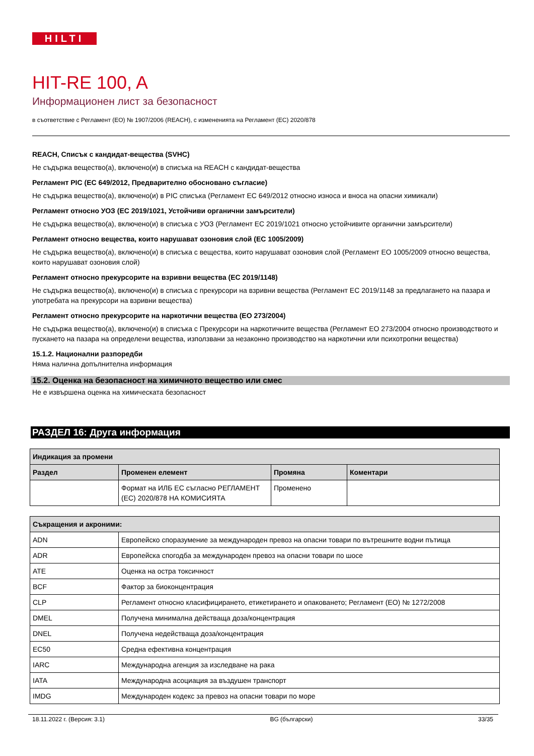HILTI
HIT-RE 100, A
Информационен лист за безопасност
в съответствие с Регламент (ЕО) № 1907/2006 (REACH), с измененията на Регламент (ЕС) 2020/878
REACH, Списък с кандидат-вещества (SVHC)
Не съдържа вещество(а), включено(и) в списъка на REACH с кандидат-вещества
Регламент PIC (ЕС 649/2012, Предварително обосновано съгласие)
Не съдържа вещество(а), включено(и) в PIC списъка (Регламент ЕС 649/2012 относно износа и вноса на опасни химикали)
Регламент относно УОЗ (ЕС 2019/1021, Устойчиви органични замърсители)
Не съдържа вещество(а), включено(и) в списъка с УОЗ (Регламент ЕС 2019/1021 относно устойчивите органични замърсители)
Регламент относно вещества, които нарушават озоновия слой (ЕС 1005/2009)
Не съдържа вещество(а), включено(и) в списъка с вещества, които нарушават озоновия слой (Регламент ЕО 1005/2009 относно вещества, които нарушават озоновия слой)
Регламент относно прекурсорите на взривни вещества (ЕС 2019/1148)
Не съдържа вещество(а), включено(и) в списъка с прекурсори на взривни вещества (Регламент ЕС 2019/1148 за предлагането на пазара и употребата на прекурсори на взривни вещества)
Регламент относно прекурсорите на наркотични вещества (ЕО 273/2004)
Не съдържа вещество(а), включено(и) в списъка с Прекурсори на наркотичните вещества (Регламент ЕО 273/2004 относно производството и пускането на пазара на определени вещества, използвани за незаконно производство на наркотични или психотропни вещества)
15.1.2. Национални разпоредби
Няма налична допълнителна информация
15.2. Оценка на безопасност на химичното вещество или смес
Не е извършена оценка на химическата безопасност
РАЗДЕЛ 16: Друга информация
| Индикация за промени | | | |
| --- | --- | --- | --- |
| Раздел | Променен елемент | Промяна | Коментари |
| | Формат на ИЛБ ЕС съгласно РЕГЛАМЕНТ (ЕС) 2020/878 НА КОМИСИЯТА | Променено | |
| Съкращения и акроними: | |
| --- | --- |
| ADN | Европейско споразумение за международен превоз на опасни товари по вътрешните водни пътища |
| ADR | Европейска спогодба за международен превоз на опасни товари по шосе |
| ATE | Оценка на остра токсичност |
| BCF | Фактор за биоконцентрация |
| CLP | Регламент относно класифицирането, етикетирането и опаковането; Регламент (ЕО) № 1272/2008 |
| DMEL | Получена минимална действаща доза/концентрация |
| DNEL | Получена недействаща доза/концентрация |
| EC50 | Средна ефективна концентрация |
| IARC | Международна агенция за изследване на рака |
| IATA | Международна асоциация за въздушен транспорт |
| IMDG | Международен кодекс за превоз на опасни товари по море |
18.11.2022 г. (Версия: 3.1) BG (български) 33/35